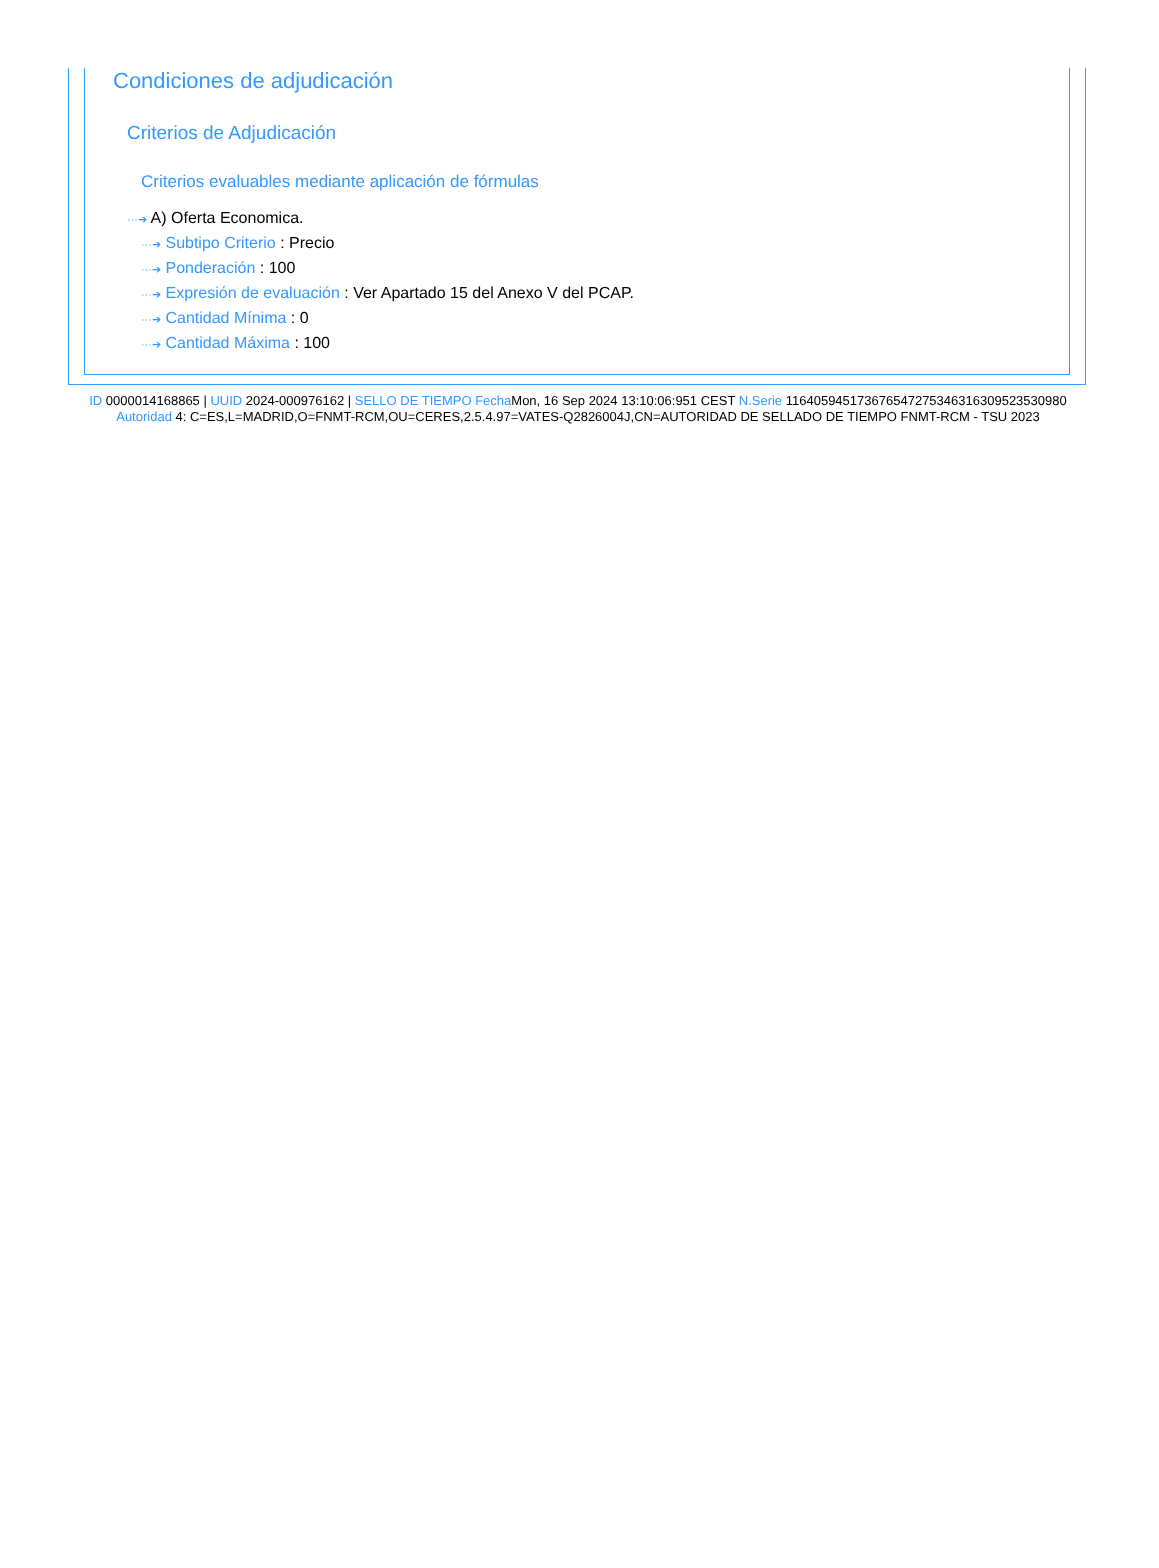Condiciones de adjudicación
Criterios de Adjudicación
Criterios evaluables mediante aplicación de fórmulas
···➔ A) Oferta Economica.
···➔ Subtipo Criterio : Precio
···➔ Ponderación : 100
···➔ Expresión de evaluación : Ver Apartado 15 del Anexo V del PCAP.
···➔ Cantidad Mínima : 0
···➔ Cantidad Máxima : 100
ID 0000014168865 | UUID 2024-000976162 | SELLO DE TIEMPO Fecha Mon, 16 Sep 2024 13:10:06:951 CEST N.Serie 116405945173676547275346316309523530980 Autoridad 4: C=ES,L=MADRID,O=FNMT-RCM,OU=CERES,2.5.4.97=VATES-Q2826004J,CN=AUTORIDAD DE SELLADO DE TIEMPO FNMT-RCM - TSU 2023